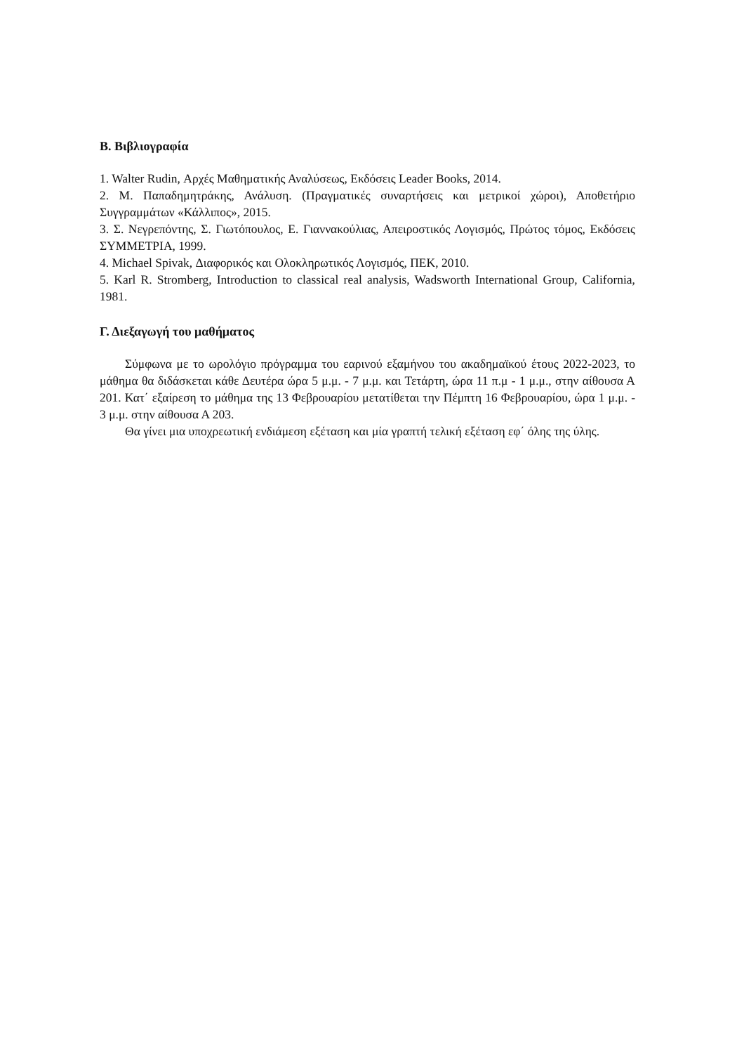B. Βιβλιογραφία
1. Walter Rudin, Αρχές Μαθηματικής Αναλύσεως, Εκδόσεις Leader Books, 2014.
2. M. Παπαδημητράκης, Ανάλυση. (Πραγματικές συναρτήσεις και μετρικοί χώροι), Αποθετήριο Συγγραμμάτων «Κάλλιπος», 2015.
3. Σ. Νεγρεπόντης, Σ. Γιωτόπουλος, Ε. Γιαννακούλιας, Απειροστικός Λογισμός, Πρώτος τόμος, Εκδόσεις ΣΥΜΜΕΤΡΙΑ, 1999.
4. Michael Spivak, Διαφορικός και Ολοκληρωτικός Λογισμός, ΠΕΚ, 2010.
5. Karl R. Stromberg, Introduction to classical real analysis, Wadsworth International Group, California, 1981.
Γ. Διεξαγωγή του μαθήματος
Σύμφωνα με το ωρολόγιο πρόγραμμα του εαρινού εξαμήνου του ακαδημαϊκού έτους 2022-2023, το μάθημα θα διδάσκεται κάθε Δευτέρα ώρα 5 μ.μ. - 7 μ.μ. και Τετάρτη, ώρα 11 π.μ - 1 μ.μ., στην αίθουσα Α 201. Κατ΄ εξαίρεση το μάθημα της 13 Φεβρουαρίου μετατίθεται την Πέμπτη 16 Φεβρουαρίου, ώρα 1 μ.μ. - 3 μ.μ. στην αίθουσα Α 203.
Θα γίνει μια υποχρεωτική ενδιάμεση εξέταση και μία γραπτή τελική εξέταση εφ΄ όλης της ύλης.